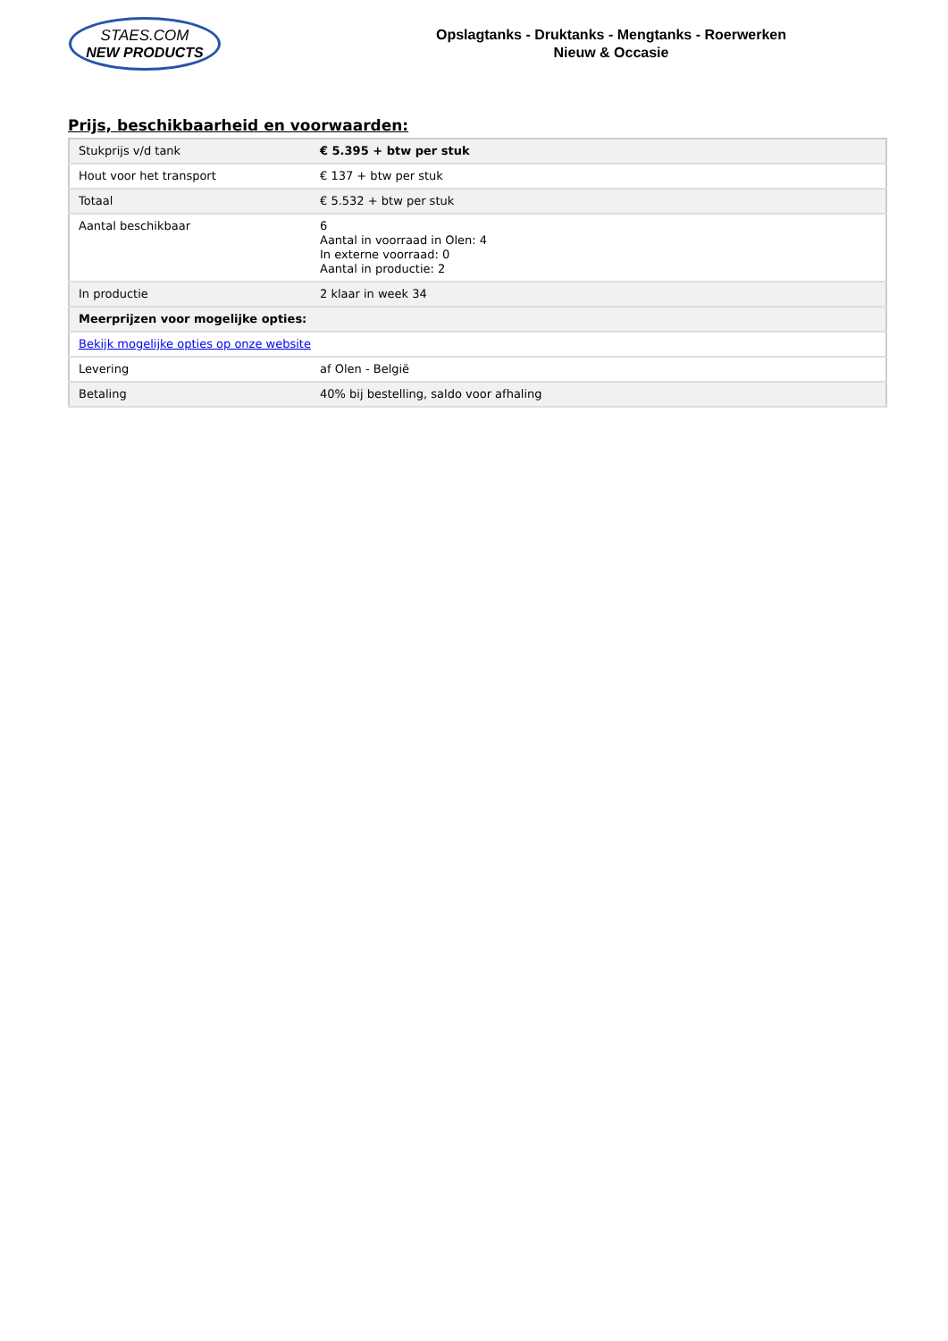STAES.COM
NEW PRODUCTS
Opslagtanks - Druktanks - Mengtanks - Roerwerken
Nieuw & Occasie
Prijs, beschikbaarheid en voorwaarden:
| Stukprijs v/d tank | € 5.395 + btw per stuk |
| Hout voor het transport | € 137 + btw per stuk |
| Totaal | € 5.532 + btw per stuk |
| Aantal beschikbaar | 6 Aantal in voorraad in Olen: 4 In externe voorraad: 0 Aantal in productie: 2 |
| In productie | 2 klaar in week 34 |
| Meerprijzen voor mogelijke opties: | |
| Bekijk mogelijke opties op onze website | |
| Levering | af Olen - België |
| Betaling | 40% bij bestelling, saldo voor afhaling |